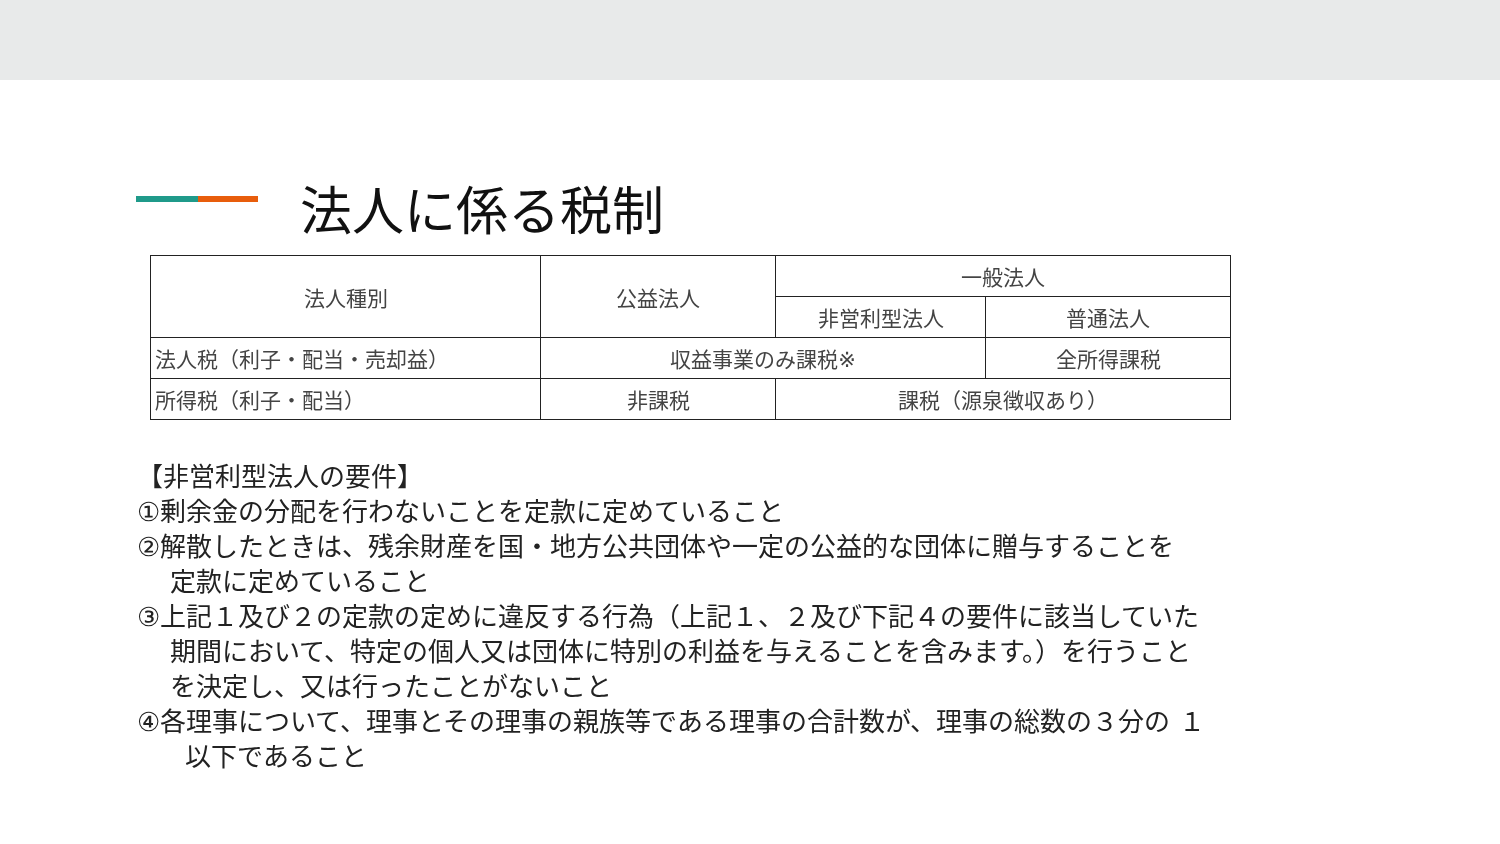法人に係る税制
| 法人種別 | 公益法人 | 一般法人 | |
| --- | --- | --- | --- |
| | | 非営利型法人 | 普通法人 |
| 法人税（利子・配当・売却益） | 収益事業のみ課税※ | | 全所得課税 |
| 所得税（利子・配当） | 非課税 | 課税（源泉徴収あり） | |
【非営利型法人の要件】
①剰余金の分配を行わないことを定款に定めていること
②解散したときは、残余財産を国・地方公共団体や一定の公益的な団体に贈与することを
定款に定めていること
③上記１及び２の定款の定めに違反する行為（上記１、２及び下記４の要件に該当していた
期間において、特定の個人又は団体に特別の利益を与えることを含みます。）を行うこと
を決定し、又は行ったことがないこと
④各理事について、理事とその理事の親族等である理事の合計数が、理事の総数の３分の １
以下であること